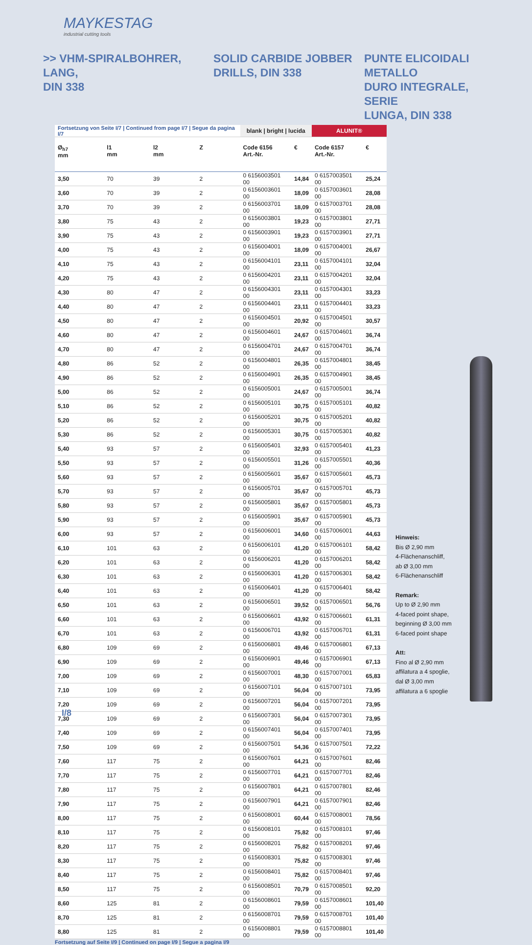MAYKESTAG
industrial cutting tools
>> VHM-SPIRALBOHRER, LANG,
DIN 338
SOLID CARBIDE JOBBER
DRILLS, DIN 338
PUNTE ELICOIDALI METALLO
DURO INTEGRALE, SERIE
LUNGA, DIN 338
| Fortsetzung von Seite I/7 / Continued from page I/7 / Segue da pagina I/7 | | | | | blank / bright / lucida | | ALUNIT® | |
| Ø<sub>h7</sub> mm | l1 mm | l2 mm | Z | | Code 6156 Art.-Nr. | € | Code 6157 Art.-Nr. | € |
| 3,50 | 70 | 39 | 2 | | 0 6156003501 00 | 14,84 | 0 6157003501 00 | 25,24 |
| 3,60 | 70 | 39 | 2 | | 0 6156003601 00 | 18,09 | 0 6157003601 00 | 28,08 |
| 3,70 | 70 | 39 | 2 | | 0 6156003701 00 | 18,09 | 0 6157003701 00 | 28,08 |
| 3,80 | 75 | 43 | 2 | | 0 6156003801 00 | 19,23 | 0 6157003801 00 | 27,71 |
| 3,90 | 75 | 43 | 2 | | 0 6156003901 00 | 19,23 | 0 6157003901 00 | 27,71 |
| 4,00 | 75 | 43 | 2 | | 0 6156004001 00 | 18,09 | 0 6157004001 00 | 26,67 |
| 4,10 | 75 | 43 | 2 | | 0 6156004101 00 | 23,11 | 0 6157004101 00 | 32,04 |
| 4,20 | 75 | 43 | 2 | | 0 6156004201 00 | 23,11 | 0 6157004201 00 | 32,04 |
| 4,30 | 80 | 47 | 2 | | 0 6156004301 00 | 23,11 | 0 6157004301 00 | 33,23 |
| 4,40 | 80 | 47 | 2 | | 0 6156004401 00 | 23,11 | 0 6157004401 00 | 33,23 |
| 4,50 | 80 | 47 | 2 | | 0 6156004501 00 | 20,92 | 0 6157004501 00 | 30,57 |
| 4,60 | 80 | 47 | 2 | | 0 6156004601 00 | 24,67 | 0 6157004601 00 | 36,74 |
| 4,70 | 80 | 47 | 2 | | 0 6156004701 00 | 24,67 | 0 6157004701 00 | 36,74 |
| 4,80 | 86 | 52 | 2 | | 0 6156004801 00 | 26,35 | 0 6157004801 00 | 38,45 |
| 4,90 | 86 | 52 | 2 | | 0 6156004901 00 | 26,35 | 0 6157004901 00 | 38,45 |
| 5,00 | 86 | 52 | 2 | | 0 6156005001 00 | 24,67 | 0 6157005001 00 | 36,74 |
| 5,10 | 86 | 52 | 2 | | 0 6156005101 00 | 30,75 | 0 6157005101 00 | 40,82 |
| 5,20 | 86 | 52 | 2 | | 0 6156005201 00 | 30,75 | 0 6157005201 00 | 40,82 |
| 5,30 | 86 | 52 | 2 | | 0 6156005301 00 | 30,75 | 0 6157005301 00 | 40,82 |
| 5,40 | 93 | 57 | 2 | | 0 6156005401 00 | 32,93 | 0 6157005401 00 | 41,23 |
| 5,50 | 93 | 57 | 2 | | 0 6156005501 00 | 31,26 | 0 6157005501 00 | 40,36 |
| 5,60 | 93 | 57 | 2 | | 0 6156005601 00 | 35,67 | 0 6157005601 00 | 45,73 |
| 5,70 | 93 | 57 | 2 | | 0 6156005701 00 | 35,67 | 0 6157005701 00 | 45,73 |
| 5,80 | 93 | 57 | 2 | | 0 6156005801 00 | 35,67 | 0 6157005801 00 | 45,73 |
| 5,90 | 93 | 57 | 2 | | 0 6156005901 00 | 35,67 | 0 6157005901 00 | 45,73 |
| 6,00 | 93 | 57 | 2 | | 0 6156006001 00 | 34,60 | 0 6157006001 00 | 44,63 |
| 6,10 | 101 | 63 | 2 | | 0 6156006101 00 | 41,20 | 0 6157006101 00 | 58,42 |
| 6,20 | 101 | 63 | 2 | | 0 6156006201 00 | 41,20 | 0 6157006201 00 | 58,42 |
| 6,30 | 101 | 63 | 2 | | 0 6156006301 00 | 41,20 | 0 6157006301 00 | 58,42 |
| 6,40 | 101 | 63 | 2 | | 0 6156006401 00 | 41,20 | 0 6157006401 00 | 58,42 |
| 6,50 | 101 | 63 | 2 | | 0 6156006501 00 | 39,52 | 0 6157006501 00 | 56,76 |
| 6,60 | 101 | 63 | 2 | | 0 6156006601 00 | 43,92 | 0 6157006601 00 | 61,31 |
| 6,70 | 101 | 63 | 2 | | 0 6156006701 00 | 43,92 | 0 6157006701 00 | 61,31 |
| 6,80 | 109 | 69 | 2 | | 0 6156006801 00 | 49,46 | 0 6157006801 00 | 67,13 |
| 6,90 | 109 | 69 | 2 | | 0 6156006901 00 | 49,46 | 0 6157006901 00 | 67,13 |
| 7,00 | 109 | 69 | 2 | | 0 6156007001 00 | 48,30 | 0 6157007001 00 | 65,83 |
| 7,10 | 109 | 69 | 2 | | 0 6156007101 00 | 56,04 | 0 6157007101 00 | 73,95 |
| 7,20 | 109 | 69 | 2 | | 0 6156007201 00 | 56,04 | 0 6157007201 00 | 73,95 |
| 7,30 | 109 | 69 | 2 | | 0 6156007301 00 | 56,04 | 0 6157007301 00 | 73,95 |
| 7,40 | 109 | 69 | 2 | | 0 6156007401 00 | 56,04 | 0 6157007401 00 | 73,95 |
| 7,50 | 109 | 69 | 2 | | 0 6156007501 00 | 54,36 | 0 6157007501 00 | 72,22 |
| 7,60 | 117 | 75 | 2 | | 0 6156007601 00 | 64,21 | 0 6157007601 00 | 82,46 |
| 7,70 | 117 | 75 | 2 | | 0 6156007701 00 | 64,21 | 0 6157007701 00 | 82,46 |
| 7,80 | 117 | 75 | 2 | | 0 6156007801 00 | 64,21 | 0 6157007801 00 | 82,46 |
| 7,90 | 117 | 75 | 2 | | 0 6156007901 00 | 64,21 | 0 6157007901 00 | 82,46 |
| 8,00 | 117 | 75 | 2 | | 0 6156008001 00 | 60,44 | 0 6157008001 00 | 78,56 |
| 8,10 | 117 | 75 | 2 | | 0 6156008101 00 | 75,82 | 0 6157008101 00 | 97,46 |
| 8,20 | 117 | 75 | 2 | | 0 6156008201 00 | 75,82 | 0 6157008201 00 | 97,46 |
| 8,30 | 117 | 75 | 2 | | 0 6156008301 00 | 75,82 | 0 6157008301 00 | 97,46 |
| 8,40 | 117 | 75 | 2 | | 0 6156008401 00 | 75,82 | 0 6157008401 00 | 97,46 |
| 8,50 | 117 | 75 | 2 | | 0 6156008501 00 | 70,79 | 0 6157008501 00 | 92,20 |
| 8,60 | 125 | 81 | 2 | | 0 6156008601 00 | 79,59 | 0 6157008601 00 | 101,40 |
| 8,70 | 125 | 81 | 2 | | 0 6156008701 00 | 79,59 | 0 6157008701 00 | 101,40 |
| 8,80 | 125 | 81 | 2 | | 0 6156008801 00 | 79,59 | 0 6157008801 00 | 101,40 |
Fortsetzung auf Seite I/9 | Continued on page I/9 | Segue a pagina I/9
Hinweis:
Bis Ø 2,90 mm
4-Flächenanschliff,
ab Ø 3,00 mm
6-Flächenanschliff
Remark:
Up to Ø 2,90 mm
4-faced point shape,
beginning Ø 3,00 mm
6-faced point shape
Att:
Fino al Ø 2,90 mm
affilatura a 4 spoglie,
dal Ø 3,00 mm
affilatura a 6 spoglie
I/8